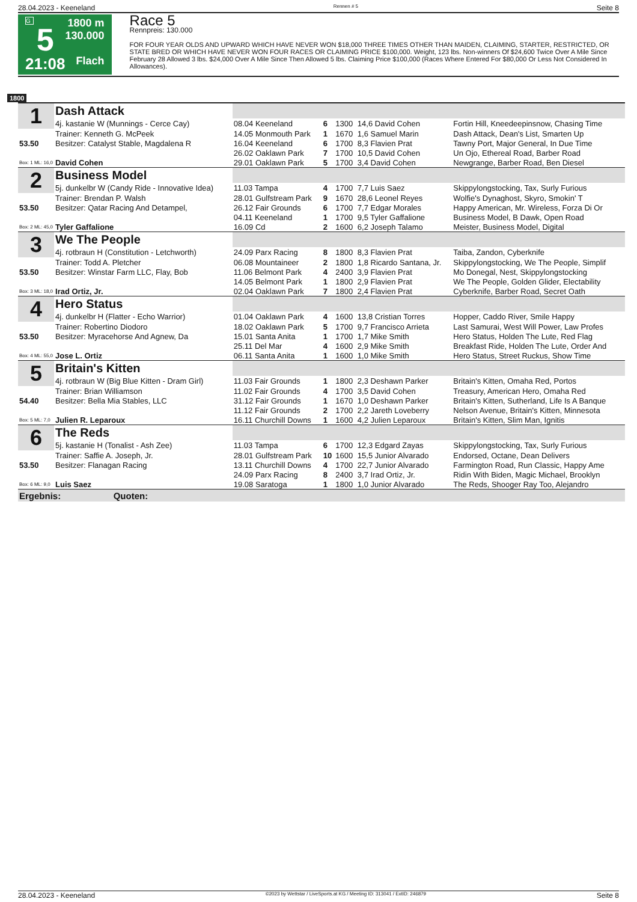28.04.2023 - Keeneland Rennen # 5 Seite 8
G
5
21:08
1800 m
130.000
Flach
Race 5
Rennpreis: 130.000
FOR FOUR YEAR OLDS AND UPWARD WHICH HAVE NEVER WON $18,000 THREE TIMES OTHER THAN MAIDEN, CLAIMING, STARTER, RESTRICTED, OR STATE BRED OR WHICH HAVE NEVER WON FOUR RACES OR CLAIMING PRICE $100,000. Weight, 123 lbs. Non-winners Of $24,600 Twice Over A Mile Since February 28 Allowed 3 lbs. $24,000 Over A Mile Since Then Allowed 5 lbs. Claiming Price $100,000 (Races Where Entered For $80,000 Or Less Not Considered In Allowances).
1800
| 1 | Dash Attack | | | | | |
| | 4j. kastanie W (Munnings - Cerce Cay) | 08.04 Keeneland | 6 | 1300 | 14,6 David Cohen | Fortin Hill, Kneedeepinsnow, Chasing Time |
| | Trainer: Kenneth G. McPeek | 14.05 Monmouth Park | 1 | 1670 | 1,6 Samuel Marin | Dash Attack, Dean's List, Smarten Up |
| 53.50 | Besitzer: Catalyst Stable, Magdalena R | 16.04 Keeneland | 6 | 1700 | 8,3 Flavien Prat | Tawny Port, Major General, In Due Time |
| | | 26.02 Oaklawn Park | 7 | 1700 | 10,5 David Cohen | Un Ojo, Ethereal Road, Barber Road |
| Box: 1 ML: 16,0 | David Cohen | 29.01 Oaklawn Park | 5 | 1700 | 3,4 David Cohen | Newgrange, Barber Road, Ben Diesel |
| 2 | Business Model | | | | | |
| | 5j. dunkelbr W (Candy Ride - Innovative Idea) | 11.03 Tampa | 4 | 1700 | 7,7 Luis Saez | Skippylongstocking, Tax, Surly Furious |
| | Trainer: Brendan P. Walsh | 28.01 Gulfstream Park | 9 | 1670 | 28,6 Leonel Reyes | Wolfie's Dynaghost, Skyro, Smokin' T |
| 53.50 | Besitzer: Qatar Racing And Detampel, | 26.12 Fair Grounds | 6 | 1700 | 7,7 Edgar Morales | Happy American, Mr. Wireless, Forza Di Or |
| | | 04.11 Keeneland | 1 | 1700 | 9,5 Tyler Gaffalione | Business Model, B Dawk, Open Road |
| Box: 2 ML: 45,0 | Tyler Gaffalione | 16.09 Cd | 2 | 1600 | 6,2 Joseph Talamo | Meister, Business Model, Digital |
| 3 | We The People | | | | | |
| | 4j. rotbraun H (Constitution - Letchworth) | 24.09 Parx Racing | 8 | 1800 | 8,3 Flavien Prat | Taiba, Zandon, Cyberknife |
| | Trainer: Todd A. Pletcher | 06.08 Mountaineer | 2 | 1800 | 1,8 Ricardo Santana, Jr. | Skippylongstocking, We The People, Simplif |
| 53.50 | Besitzer: Winstar Farm LLC, Flay, Bob | 11.06 Belmont Park | 4 | 2400 | 3,9 Flavien Prat | Mo Donegal, Nest, Skippylongstocking |
| | | 14.05 Belmont Park | 1 | 1800 | 2,9 Flavien Prat | We The People, Golden Glider, Electability |
| Box: 3 ML: 18,0 | Irad Ortiz, Jr. | 02.04 Oaklawn Park | 7 | 1800 | 2,4 Flavien Prat | Cyberknife, Barber Road, Secret Oath |
| 4 | Hero Status | | | | | |
| | 4j. dunkelbr H (Flatter - Echo Warrior) | 01.04 Oaklawn Park | 4 | 1600 | 13,8 Cristian Torres | Hopper, Caddo River, Smile Happy |
| | Trainer: Robertino Diodoro | 18.02 Oaklawn Park | 5 | 1700 | 9,7 Francisco Arrieta | Last Samurai, West Will Power, Law Profes |
| 53.50 | Besitzer: Myracehorse And Agnew, Da | 15.01 Santa Anita | 1 | 1700 | 1,7 Mike Smith | Hero Status, Holden The Lute, Red Flag |
| | | 25.11 Del Mar | 4 | 1600 | 2,9 Mike Smith | Breakfast Ride, Holden The Lute, Order And |
| Box: 4 ML: 55,0 | Jose L. Ortiz | 06.11 Santa Anita | 1 | 1600 | 1,0 Mike Smith | Hero Status, Street Ruckus, Show Time |
| 5 | Britain's Kitten | | | | | |
| | 4j. rotbraun W (Big Blue Kitten - Dram Girl) | 11.03 Fair Grounds | 1 | 1800 | 2,3 Deshawn Parker | Britain's Kitten, Omaha Red, Portos |
| | Trainer: Brian Williamson | 11.02 Fair Grounds | 4 | 1700 | 3,5 David Cohen | Treasury, American Hero, Omaha Red |
| 54.40 | Besitzer: Bella Mia Stables, LLC | 31.12 Fair Grounds | 1 | 1670 | 1,0 Deshawn Parker | Britain's Kitten, Sutherland, Life Is A Banque |
| | | 11.12 Fair Grounds | 2 | 1700 | 2,2 Jareth Loveberry | Nelson Avenue, Britain's Kitten, Minnesota |
| Box: 5 ML: 7,0 | Julien R. Leparoux | 16.11 Churchill Downs | 1 | 1600 | 4,2 Julien Leparoux | Britain's Kitten, Slim Man, Ignitis |
| 6 | The Reds | | | | | |
| | 5j. kastanie H (Tonalist - Ash Zee) | 11.03 Tampa | 6 | 1700 | 12,3 Edgard Zayas | Skippylongstocking, Tax, Surly Furious |
| | Trainer: Saffie A. Joseph, Jr. | 28.01 Gulfstream Park | 10 | 1600 | 15,5 Junior Alvarado | Endorsed, Octane, Dean Delivers |
| 53.50 | Besitzer: Flanagan Racing | 13.11 Churchill Downs | 4 | 1700 | 22,7 Junior Alvarado | Farmington Road, Run Classic, Happy Ame |
| | | 24.09 Parx Racing | 8 | 2400 | 3,7 Irad Ortiz, Jr. | Ridin With Biden, Magic Michael, Brooklyn |
| Box: 6 ML: 9,0 | Luis Saez | 19.08 Saratoga | 1 | 1800 | 1,0 Junior Alvarado | The Reds, Shooger Ray Too, Alejandro |
| Ergebnis: Quoten: | | | | | | |
28.04.2023 - Keeneland ©2023 by Wettstar / LiveSports.at KG / Meeting ID: 313041 / ExtID: 246879 Seite 8